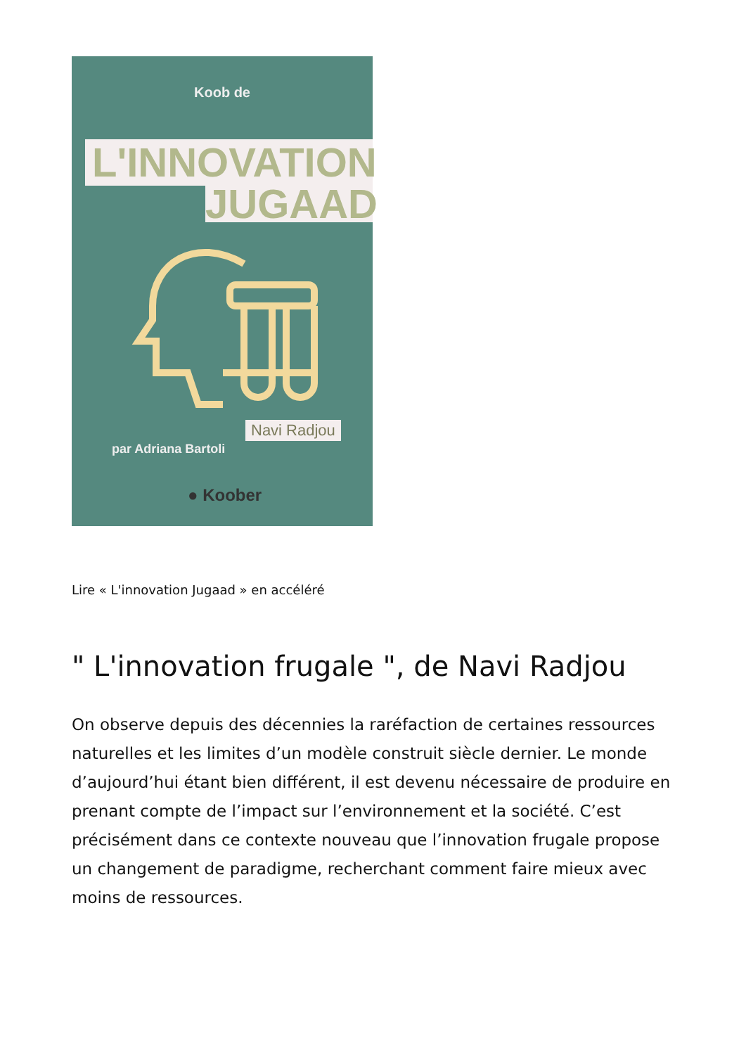Koob de
L'INNOVATION
JUGAAD
Navi Radjou
par Adriana Bartoli
● Koober
Lire « L'innovation Jugaad » en accéléré
" L'innovation frugale ", de Navi Radjou
On observe depuis des décennies la raréfaction de certaines ressources naturelles et les limites d’un modèle construit siècle dernier. Le monde d’aujourd’hui étant bien différent, il est devenu nécessaire de produire en prenant compte de l’impact sur l’environnement et la société. C’est précisément dans ce contexte nouveau que l’innovation frugale propose un changement de paradigme, recherchant comment faire mieux avec moins de ressources.